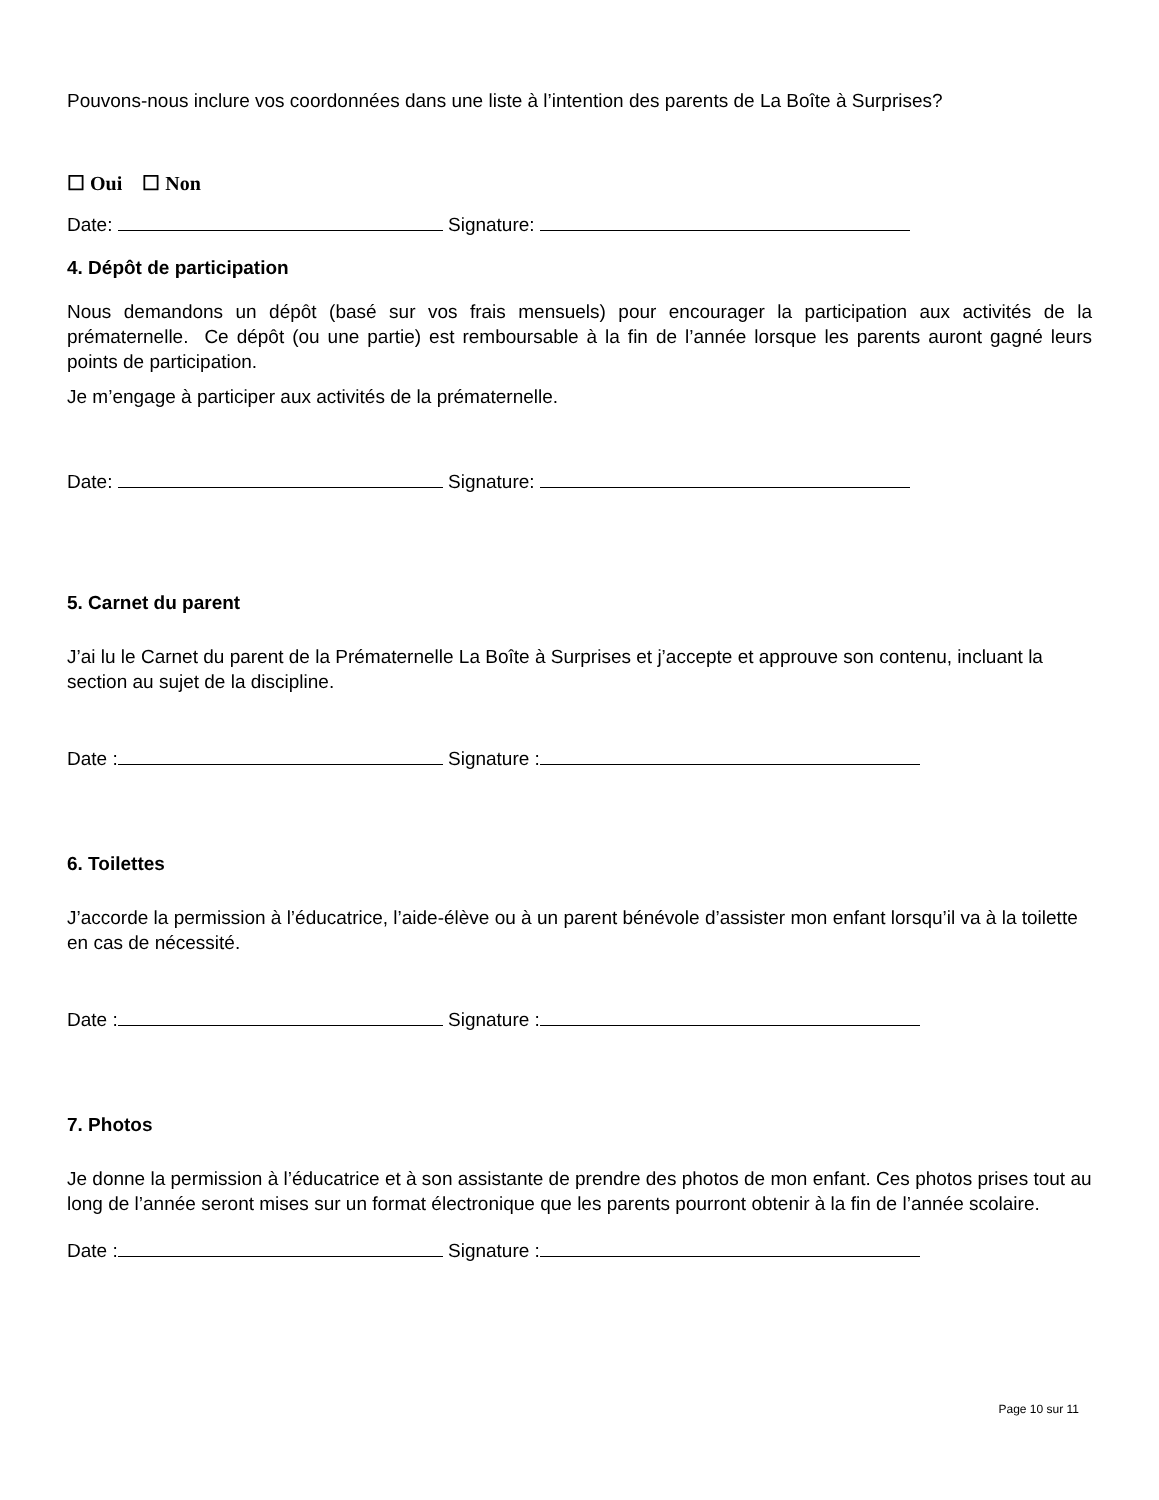Pouvons-nous inclure vos coordonnées dans une liste à l’intention des parents de La Boîte à Surprises?
☐ Oui ☐ Non
Date: Signature:
4. Dépôt de participation
Nous demandons un dépôt (basé sur vos frais mensuels) pour encourager la participation aux activités de la prématernelle. Ce dépôt (ou une partie) est remboursable à la fin de l’année lorsque les parents auront gagné leurs points de participation.
Je m’engage à participer aux activités de la prématernelle.
Date: Signature:
5. Carnet du parent
J’ai lu le Carnet du parent de la Prématernelle La Boîte à Surprises et j’accepte et approuve son contenu, incluant la section au sujet de la discipline.
Date : Signature :
6. Toilettes
J’accorde la permission à l’éducatrice, l’aide-élève ou à un parent bénévole d’assister mon enfant lorsqu’il va à la toilette en cas de nécessité.
Date : Signature :
7. Photos
Je donne la permission à l’éducatrice et à son assistante de prendre des photos de mon enfant. Ces photos prises tout au long de l’année seront mises sur un format électronique que les parents pourront obtenir à la fin de l’année scolaire.
Date : Signature :
Page 10 sur 11